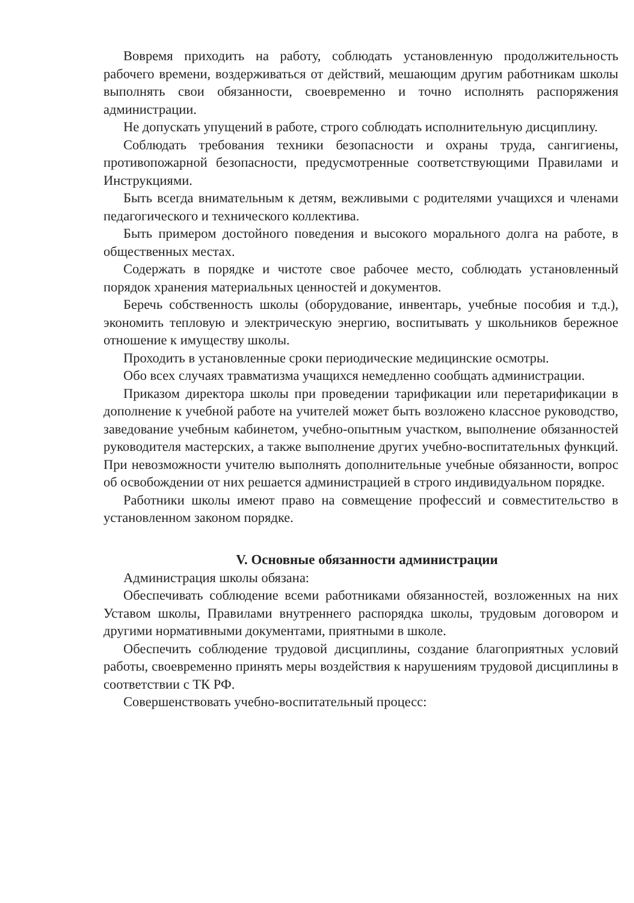Вовремя приходить на работу, соблюдать установленную продолжительность рабочего времени, воздерживаться от действий, мешающим другим работникам школы выполнять свои обязанности, своевременно и точно исполнять распоряжения администрации.
Не допускать упущений в работе, строго соблюдать исполнительную дисциплину.
Соблюдать требования техники безопасности и охраны труда, сангигиены, противопожарной безопасности, предусмотренные соответствующими Правилами и Инструкциями.
Быть всегда внимательным к детям, вежливыми с родителями учащихся и членами педагогического и технического коллектива.
Быть примером достойного поведения и высокого морального долга на работе, в общественных местах.
Содержать в порядке и чистоте свое рабочее место, соблюдать установленный порядок хранения материальных ценностей и документов.
Беречь собственность школы (оборудование, инвентарь, учебные пособия и т.д.), экономить тепловую и электрическую энергию, воспитывать у школьников бережное отношение к имуществу школы.
Проходить в установленные сроки периодические медицинские осмотры.
Обо всех случаях травматизма учащихся немедленно сообщать администрации.
Приказом директора школы при проведении тарификации или перетарификации в дополнение к учебной работе на учителей может быть возложено классное руководство, заведование учебным кабинетом, учебно-опытным участком, выполнение обязанностей руководителя мастерских, а также выполнение других учебно-воспитательных функций. При невозможности учителю выполнять дополнительные учебные обязанности, вопрос об освобождении от них решается администрацией в строго индивидуальном порядке.
Работники школы имеют право на совмещение профессий и совместительство в установленном законом порядке.
V. Основные обязанности администрации
Администрация школы обязана:
Обеспечивать соблюдение всеми работниками обязанностей, возложенных на них Уставом школы, Правилами внутреннего распорядка школы, трудовым договором и другими нормативными документами, приятными в школе.
Обеспечить соблюдение трудовой дисциплины, создание благоприятных условий работы, своевременно принять меры воздействия к нарушениям трудовой дисциплины в соответствии с ТК РФ.
Совершенствовать учебно-воспитательный процесс: